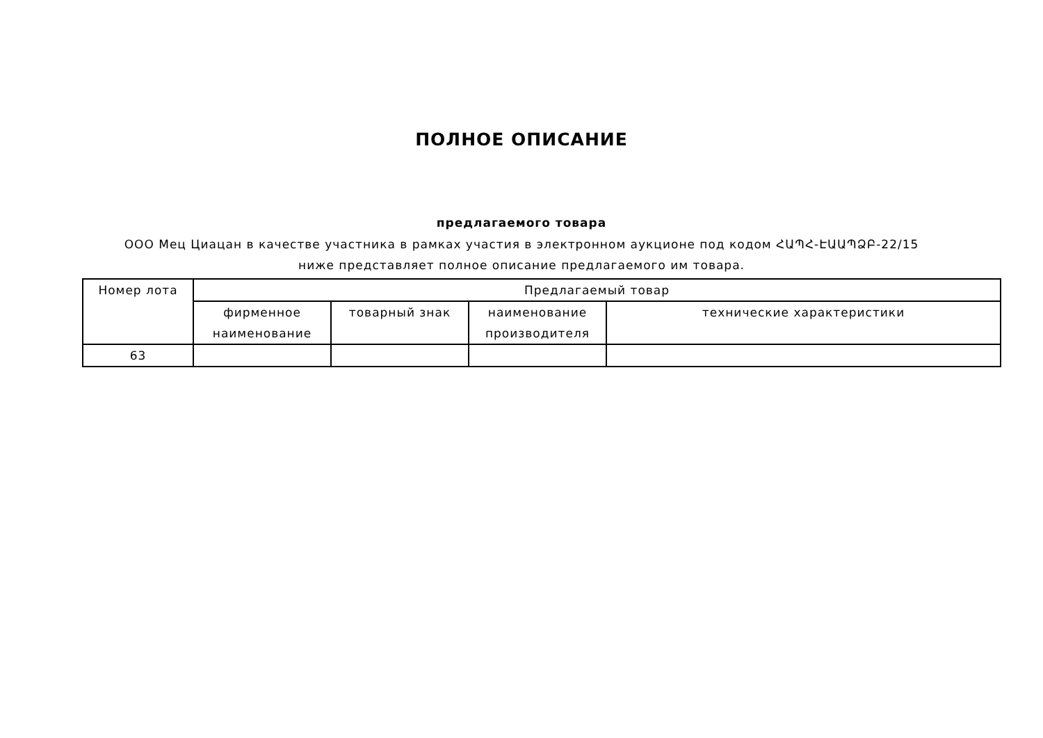ПОЛНОЕ ОПИСАНИЕ
предлагаемого товара
ООО Мец Циацан в качестве участника в рамках участия в электронном аукционе под кодом ՀԱՊՀ-ԷԱԱՊՁԲ-22/15 ниже представляет полное описание предлагаемого им товара.
| Номер лота | Предлагаемый товар | | | |
| --- | --- | --- | --- | --- |
| | фирменное наименование | товарный знак | наименование производителя | технические характеристики |
| 63 | | | | |